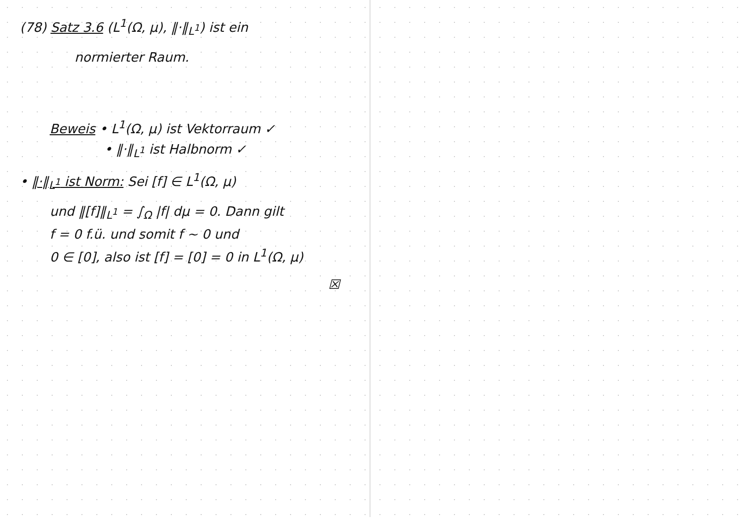(78) Satz 3.6 (L<sup>1</sup>(Ω, μ), ‖·‖<sub>L<sup>1</sup></sub>) ist ein
normierter Raum.
Beweis • L<sup>1</sup>(Ω, μ) ist Vektorraum ✓
• ‖·‖<sub>L<sup>1</sup></sub> ist Halbnorm ✓
• ‖·‖<sub>L<sup>1</sup></sub> ist Norm: Sei [f] ∈ L<sup>1</sup>(Ω, μ)
und ‖[f]‖<sub>L<sup>1</sup></sub> = ∫<sub>Ω</sub> |f| dμ = 0. Dann gilt
f = 0 f.ü. und somit f ~ 0 und
0 ∈ [0], also ist [f] = [0] = 0 in L<sup>1</sup>(Ω, μ)
☒